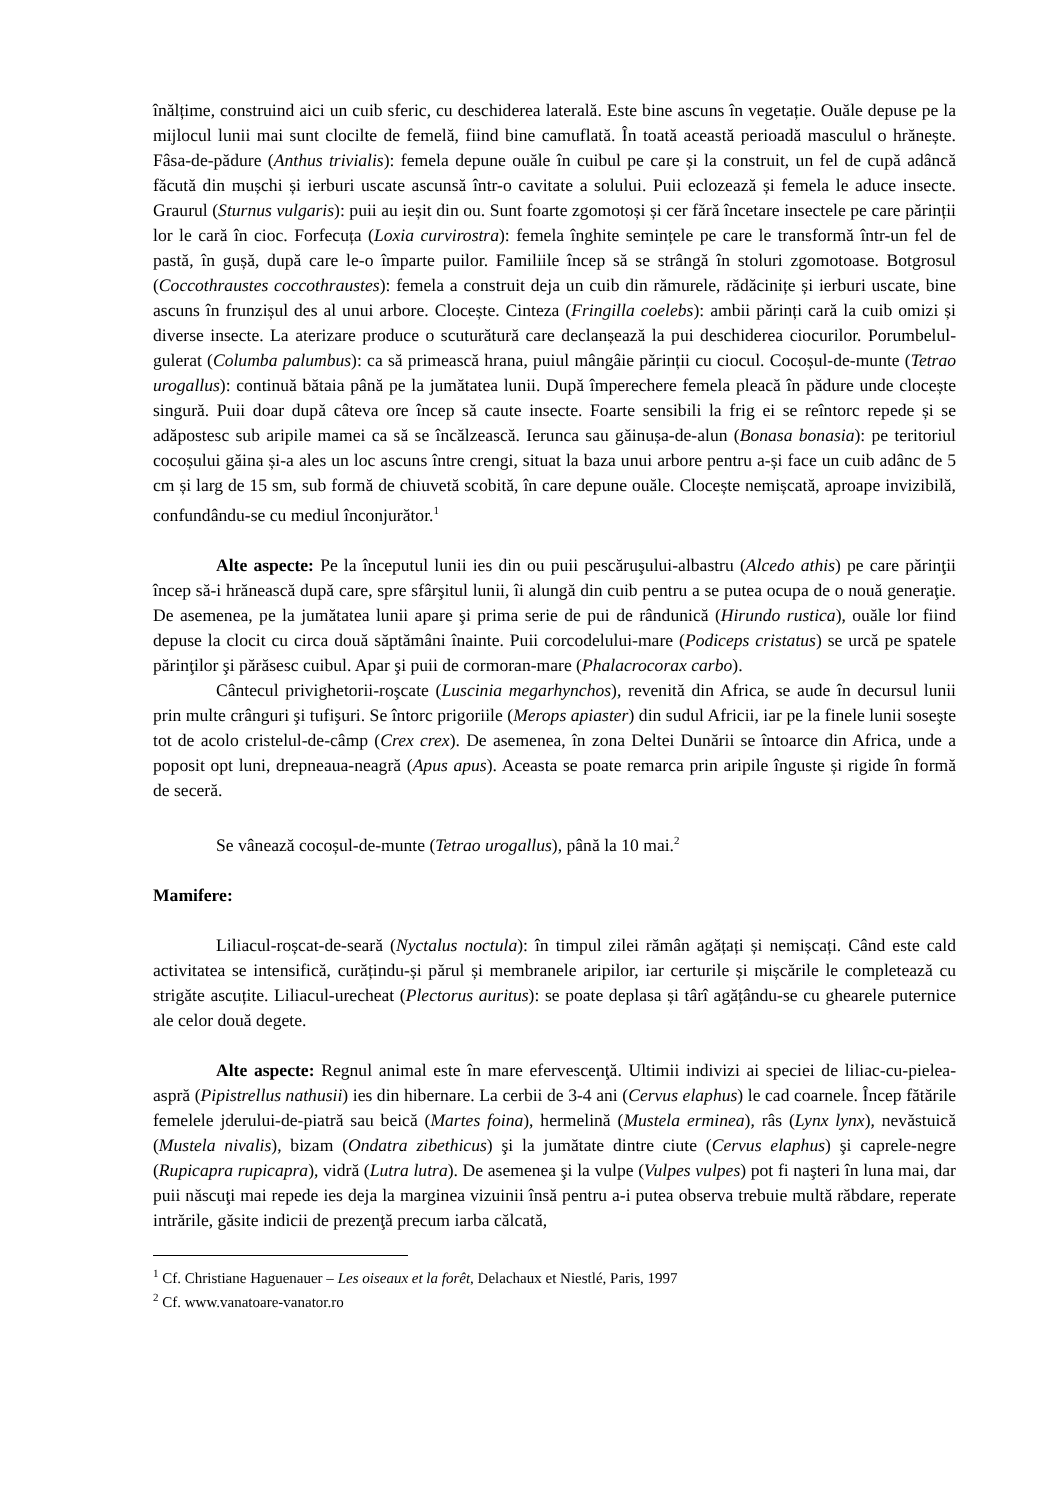înălțime, construind aici un cuib sferic, cu deschiderea laterală. Este bine ascuns în vegetație. Ouăle depuse pe la mijlocul lunii mai sunt clocilte de femelă, fiind bine camuflată. În toată această perioadă masculul o hrănește. Fâsa-de-pădure (Anthus trivialis): femela depune ouăle în cuibul pe care și la construit, un fel de cupă adâncă făcută din mușchi și ierburi uscate ascunsă într-o cavitate a solului. Puii eclozează și femela le aduce insecte. Graurul (Sturnus vulgaris): puii au ieșit din ou. Sunt foarte zgomotoși și cer fără încetare insectele pe care părinții lor le cară în cioc. Forfecuța (Loxia curvirostra): femela înghite semințele pe care le transformă într-un fel de pastă, în gușă, după care le-o împarte puilor. Familiile încep să se strângă în stoluri zgomotoase. Botgrosul (Coccothraustes coccothraustes): femela a construit deja un cuib din rămurele, rădăcinițe și ierburi uscate, bine ascuns în frunzișul des al unui arbore. Clocește. Cinteza (Fringilla coelebs): ambii părinți cară la cuib omizi și diverse insecte. La aterizare produce o scutură­tură care declanșează la pui deschiderea ciocurilor. Porumbelul-gulerat (Columba palumbus): ca să primească hrana, puiul mângâie părinții cu ciocul. Cocoșul-de-munte (Tetrao urogallus): continuă bătaia până pe la jumătatea lunii. După împerechere femela pleacă în pădure unde clocește singură. Puii doar după câteva ore încep să caute insecte. Foarte sensibili la frig ei se reîntorc repede și se adăpostesc sub aripile mamei ca să se încălzească. Ierunca sau găinușa-de-alun (Bonasa bonasia): pe teritoriul cocoșului găina și-a ales un loc ascuns între crengi, situat la baza unui arbore pentru a-și face un cuib adânc de 5 cm și larg de 15 sm, sub formă de chiuvetă scobită, în care depune ouăle. Clocește nemișcată, aproape invizibilă, confundându-se cu mediul înconjurător.<sup>1</sup>
Alte aspecte: Pe la începutul lunii ies din ou puii pescăruşului-albastru (Alcedo athis) pe care părinţii încep să-i hrănească după care, spre sfârşitul lunii, îi alungă din cuib pentru a se putea ocupa de o nouă generaţie. De asemenea, pe la jumătatea lunii apare şi prima serie de pui de rândunică (Hirundo rustica), ouăle lor fiind depuse la clocit cu circa două săptămâni înainte. Puii corcodelului-mare (Podiceps cristatus) se urcă pe spatele părinţilor şi părăsesc cuibul. Apar şi puii de cormoran-mare (Phalacrocorax carbo).
Cântecul privighetorii-roşcate (Luscinia megarhynchos), revenită din Africa, se aude în decursul lunii prin multe crânguri şi tufişuri. Se întorc prigoriile (Merops apiaster) din sudul Africii, iar pe la finele lunii soseşte tot de acolo cristelul-de-câmp (Crex crex). De asemenea, în zona Deltei Dunării se întoarce din Africa, unde a poposit opt luni, drepneaua-neagră (Apus apus). Aceasta se poate remarca prin aripile înguste și rigide în formă de seceră.
Se vânează cocoșul-de-munte (Tetrao urogallus), până la 10 mai.<sup>2</sup>
Mamifere:
Liliacul-roșcat-de-seară (Nyctalus noctula): în timpul zilei rămân agățați și nemișcați. Când este cald activitatea se intensifică, curățindu-și părul și membranele aripilor, iar certurile și mișcările le completează cu strigăte ascuțite. Liliacul-urecheat (Plectorus auritus): se poate deplasa și târî agățându-se cu ghearele puternice ale celor două degete.
Alte aspecte: Regnul animal este în mare efervescenţă. Ultimii indivizi ai speciei de liliac-cu-pielea-aspră (Pipistrellus nathusii) ies din hibernare. La cerbii de 3-4 ani (Cervus elaphus) le cad coarnele. Încep fătările femelele jderului-de-piatră sau beică (Martes foina), hermelină (Mustela erminea), râs (Lynx lynx), nevăstuică (Mustela nivalis), bizam (Ondatra zibethicus) şi la jumătate dintre ciute (Cervus elaphus) şi caprele-negre (Rupicapra rupicapra), vidră (Lutra lutra). De asemenea şi la vulpe (Vulpes vulpes) pot fi naşteri în luna mai, dar puii născuţi mai repede ies deja la marginea vizuinii însă pentru a-i putea observa trebuie multă răbdare, reperate intrările, găsite indicii de prezenţă precum iarba călcată,
<sup>1</sup> Cf. Christiane Haguenauer – Les oiseaux et la forêt, Delachaux et Niestlé, Paris, 1997
<sup>2</sup> Cf. www.vanatoare-vanator.ro